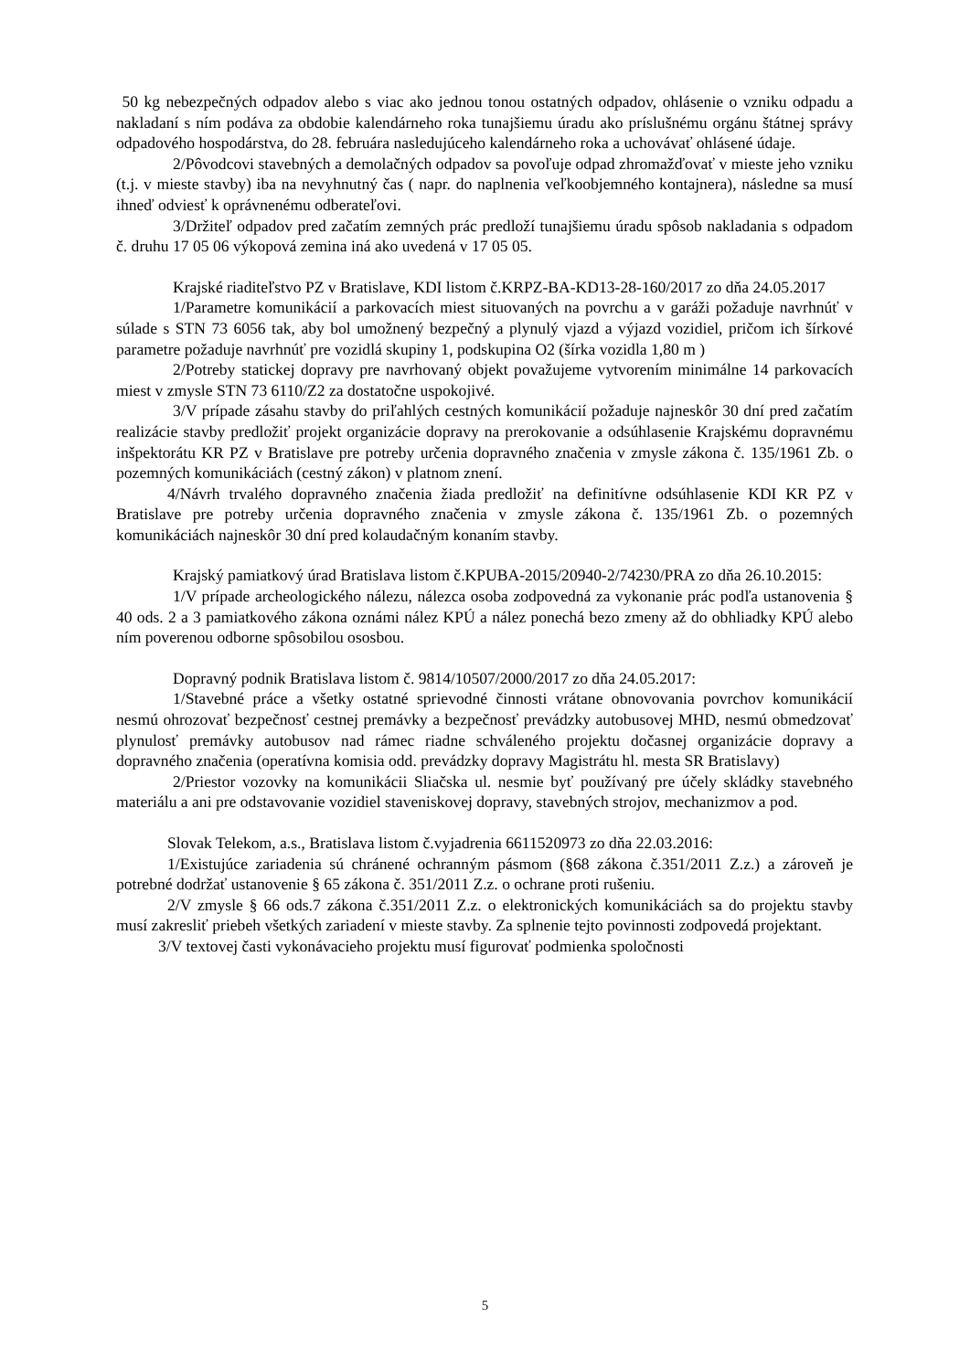50 kg nebezpečných odpadov alebo s viac ako jednou tonou ostatných odpadov, ohlásenie o vzniku odpadu a nakladaní s ním podáva za obdobie kalendárneho roka tunajšiemu úradu ako príslušnému orgánu štátnej správy odpadového hospodárstva, do 28. februára nasledujúceho kalendárneho roka a uchovávať ohlásené údaje.
2/Pôvodcovi stavebných a demolačných odpadov sa povoľuje odpad zhromažďovať v mieste jeho vzniku (t.j. v mieste stavby) iba na nevyhnutný čas ( napr. do naplnenia veľkoobjemného kontajnera), následne sa musí ihneď odviesť k oprávnenému odberateľovi.
3/Držiteľ odpadov pred začatím zemných prác predloží tunajšiemu úradu spôsob nakladania s odpadom č. druhu 17 05 06 výkopová zemina iná ako uvedená v 17 05 05.
Krajské riaditeľstvo PZ v Bratislave, KDI listom č.KRPZ-BA-KD13-28-160/2017 zo dňa 24.05.2017
1/Parametre komunikácií a parkovacích miest situovaných na povrchu a v garáži požaduje navrhnúť v súlade s STN 73 6056 tak, aby bol umožnený bezpečný a plynulý vjazd a výjazd vozidiel, pričom ich šírkové parametre požaduje navrhnúť pre vozidlá skupiny 1, podskupina O2 (šírka vozidla 1,80 m )
2/Potreby statickej dopravy pre navrhovaný objekt považujeme vytvorením minimálne 14 parkovacích miest v zmysle STN 73 6110/Z2 za dostatočne uspokojivé.
3/V prípade zásahu stavby do priľahlých cestných komunikácií požaduje najneskôr 30 dní pred začatím realizácie stavby predložiť projekt organizácie dopravy na prerokovanie a odsúhlasenie Krajskému dopravnému inšpektorátu KR PZ v Bratislave pre potreby určenia dopravného značenia v zmysle zákona č. 135/1961 Zb. o pozemných komunikáciách (cestný zákon) v platnom znení.
4/Návrh trvalého dopravného značenia žiada predložiť na definitívne odsúhlasenie KDI KR PZ v Bratislave pre potreby určenia dopravného značenia v zmysle zákona č. 135/1961 Zb. o pozemných komunikáciách najneskôr 30 dní pred kolaudačným konaním stavby.
Krajský pamiatkový úrad Bratislava listom č.KPUBA-2015/20940-2/74230/PRA zo dňa 26.10.2015:
1/V prípade archeologického nálezu, nálezca osoba zodpovedná za vykonanie prác podľa ustanovenia § 40 ods. 2 a 3 pamiatkového zákona oznámi nález KPÚ a nález ponechá bezo zmeny až do obhliadky KPÚ alebo ním poverenou odborne spôsobilou ososbou.
Dopravný podnik Bratislava listom č. 9814/10507/2000/2017 zo dňa 24.05.2017:
1/Stavebné práce a všetky ostatné sprievodné činnosti vrátane obnovovania povrchov komunikácií nesmú ohrozovať bezpečnosť cestnej premávky a bezpečnosť prevádzky autobusovej MHD, nesmú obmedzovať plynulosť premávky autobusov nad rámec riadne schváleného projektu dočasnej organizácie dopravy a dopravného značenia (operatívna komisia odd. prevádzky dopravy Magistrátu hl. mesta SR Bratislavy)
2/Priestor vozovky na komunikácii Sliačska ul. nesmie byť používaný pre účely skládky stavebného materiálu a ani pre odstavovanie vozidiel staveniskovej dopravy, stavebných strojov, mechanizmov a pod.
Slovak Telekom, a.s., Bratislava listom č.vyjadrenia 6611520973 zo dňa 22.03.2016:
1/Existujúce zariadenia sú chránené ochranným pásmom (§68 zákona č.351/2011 Z.z.) a zároveň je potrebné dodržať ustanovenie § 65 zákona č. 351/2011 Z.z. o ochrane proti rušeniu.
2/V zmysle § 66 ods.7 zákona č.351/2011 Z.z. o elektronických komunikáciách sa do projektu stavby musí zakresliť priebeh všetkých zariadení v mieste stavby. Za splnenie tejto povinnosti zodpovedá projektant.
3/V textovej časti vykonávacieho projektu musí figurovať podmienka spoločnosti
5